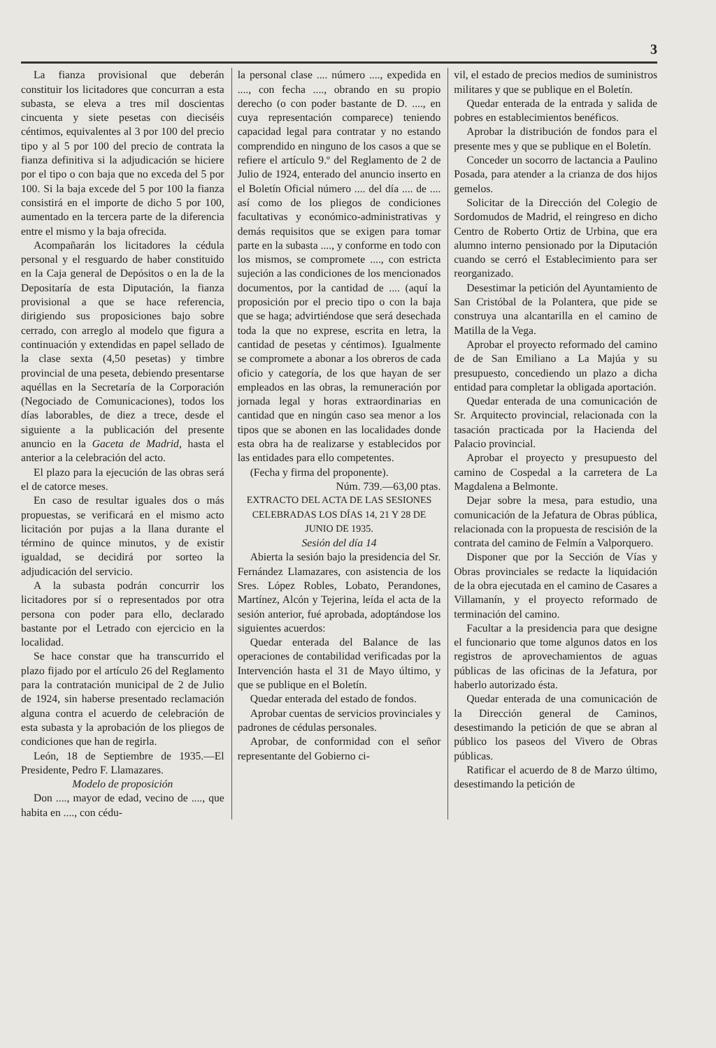3
La fianza provisional que deberán constituir los licitadores que concurran a esta subasta, se eleva a tres mil doscientas cincuenta y siete pesetas con dieciséis céntimos, equivalentes al 3 por 100 del precio tipo y al 5 por 100 del precio de contrata la fianza definitiva si la adjudicación se hiciere por el tipo o con baja que no exceda del 5 por 100. Si la baja excede del 5 por 100 la fianza consistirá en el importe de dicho 5 por 100, aumentado en la tercera parte de la diferencia entre el mismo y la baja ofrecida.
Acompañarán los licitadores la cédula personal y el resguardo de haber constituido en la Caja general de Depósitos o en la de la Depositaría de esta Diputación, la fianza provisional a que se hace referencia, dirigiendo sus proposiciones bajo sobre cerrado, con arreglo al modelo que figura a continuación y extendidas en papel sellado de la clase sexta (4,50 pesetas) y timbre provincial de una peseta, debiendo presentarse aquéllas en la Secretaría de la Corporación (Negociado de Comunicaciones), todos los días laborables, de diez a trece, desde el siguiente a la publicación del presente anuncio en la Gaceta de Madrid, hasta el anterior a la celebración del acto.
El plazo para la ejecución de las obras será el de catorce meses.
En caso de resultar iguales dos o más propuestas, se verificará en el mismo acto licitación por pujas a la llana durante el término de quince minutos, y de existir igualdad, se decidirá por sorteo la adjudicación del servicio.
A la subasta podrán concurrir los licitadores por sí o representados por otra persona con poder para ello, declarado bastante por el Letrado con ejercicio en la localidad.
Se hace constar que ha transcurrido el plazo fijado por el artículo 26 del Reglamento para la contratación municipal de 2 de Julio de 1924, sin haberse presentado reclamación alguna contra el acuerdo de celebración de esta subasta y la aprobación de los pliegos de condiciones que han de regirla.
León, 18 de Septiembre de 1935.—El Presidente, Pedro F. Llamazares.
Modelo de proposición
Don ...., mayor de edad, vecino de ...., que habita en ...., con cédu-
la personal clase .... número ...., expedida en ...., con fecha ...., obrando en su propio derecho (o con poder bastante de D. ...., en cuya representación comparece) teniendo capacidad legal para contratar y no estando comprendido en ninguno de los casos a que se refiere el artículo 9.º del Reglamento de 2 de Julio de 1924, enterado del anuncio inserto en el Boletín Oficial número .... del día .... de .... así como de los pliegos de condiciones facultativas y económico-administrativas y demás requisitos que se exigen para tomar parte en la subasta ...., y conforme en todo con los mismos, se compromete ...., con estricta sujeción a las condiciones de los mencionados documentos, por la cantidad de .... (aquí la proposición por el precio tipo o con la baja que se haga; advirtiéndose que será desechada toda la que no exprese, escrita en letra, la cantidad de pesetas y céntimos). Igualmente se compromete a abonar a los obreros de cada oficio y categoría, de los que hayan de ser empleados en las obras, la remuneración por jornada legal y horas extraordinarias en cantidad que en ningún caso sea menor a los tipos que se abonen en las localidades donde esta obra ha de realizarse y establecidos por las entidades para ello competentes.
(Fecha y firma del proponente).
Núm. 739.—63,00 ptas.
EXTRACTO DEL ACTA DE LAS SESIONES CELEBRADAS LOS DÍAS 14, 21 Y 28 DE JUNIO DE 1935.
Sesión del día 14
Abierta la sesión bajo la presidencia del Sr. Fernández Llamazares, con asistencia de los Sres. López Robles, Lobato, Perandones, Martínez, Alcón y Tejerina, leída el acta de la sesión anterior, fué aprobada, adoptándose los siguientes acuerdos:
Quedar enterada del Balance de las operaciones de contabilidad verificadas por la Intervención hasta el 31 de Mayo último, y que se publique en el Boletín.
Quedar enterada del estado de fondos.
Aprobar cuentas de servicios provinciales y padrones de cédulas personales.
Aprobar, de conformidad con el señor representante del Gobierno ci-
vil, el estado de precios medios de suministros militares y que se publique en el Boletín.
Quedar enterada de la entrada y salida de pobres en establecimientos benéficos.
Aprobar la distribución de fondos para el presente mes y que se publique en el Boletín.
Conceder un socorro de lactancia a Paulino Posada, para atender a la crianza de dos hijos gemelos.
Solicitar de la Dirección del Colegio de Sordomudos de Madrid, el reingreso en dicho Centro de Roberto Ortiz de Urbina, que era alumno interno pensionado por la Diputación cuando se cerró el Establecimiento para ser reorganizado.
Desestimar la petición del Ayuntamiento de San Cristóbal de la Polantera, que pide se construya una alcantarilla en el camino de Matilla de la Vega.
Aprobar el proyecto reformado del camino de de San Emiliano a La Majúa y su presupuesto, concediendo un plazo a dicha entidad para completar la obligada aportación.
Quedar enterada de una comunicación de Sr. Arquitecto provincial, relacionada con la tasación practicada por la Hacienda del Palacio provincial.
Aprobar el proyecto y presupuesto del camino de Cospedal a la carretera de La Magdalena a Belmonte.
Dejar sobre la mesa, para estudio, una comunicación de la Jefatura de Obras pública, relacionada con la propuesta de rescisión de la contrata del camino de Felmín a Valporquero.
Disponer que por la Sección de Vías y Obras provinciales se redacte la liquidación de la obra ejecutada en el camino de Casares a Villamanín, y el proyecto reformado de terminación del camino.
Facultar a la presidencia para que designe el funcionario que tome algunos datos en los registros de aprovechamientos de aguas públicas de las oficinas de la Jefatura, por haberlo autorizado ésta.
Quedar enterada de una comunicación de la Dirección general de Caminos, desestimando la petición de que se abran al público los paseos del Vivero de Obras públicas.
Ratificar el acuerdo de 8 de Marzo último, desestimando la petición de